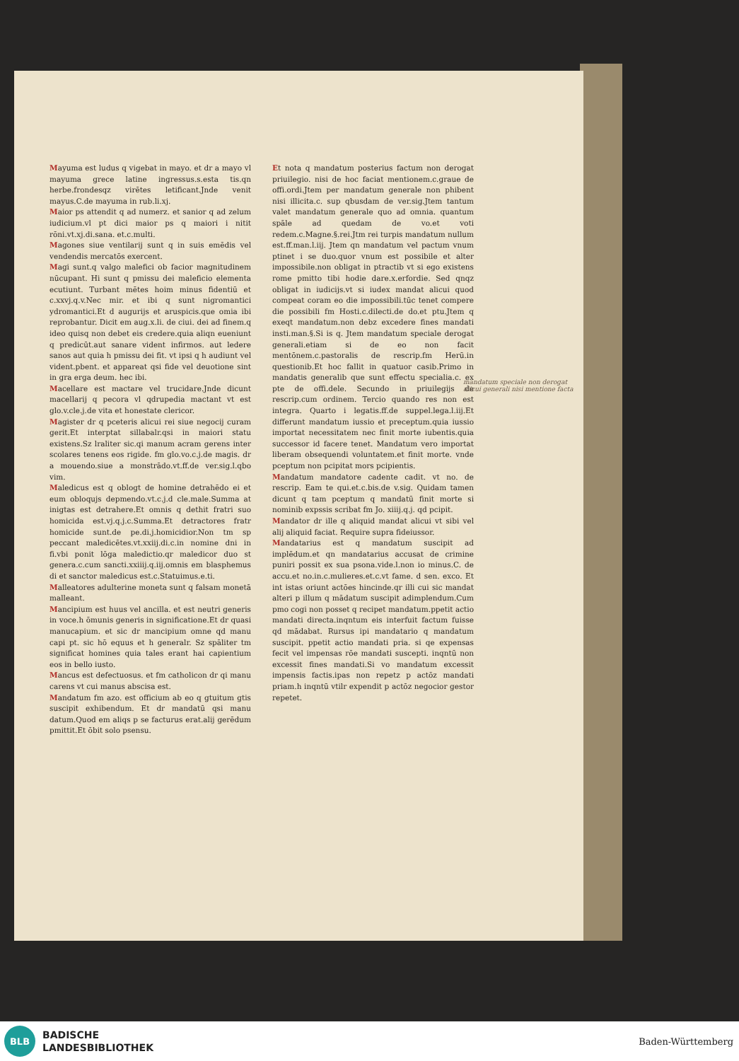Mayuma est ludus q vigebat in mayo. et dr a mayo vl mayuma grece latine ingressus.s.esta tis.qn herbe.frondesqz virētes letificant.Jnde venit mayus.C.de mayuma in rub.li.xj.
Maior ps attendit q ad numerz. et sanior q ad zelum iudicium.vl pt dici maior ps q maiori i nitit rōni.vt.xj.di.sana. et.c.multi.
Magones siue ventilarij sunt q in suis emēdis vel vendendis mercatōs exercent.
Magi sunt.q valgo malefici ob facior magnitudinem nūcupant. Hi sunt q pmissu dei maleficio elementa ecutiunt. Turbant mētes hoim minus fidentiū et c.xxvj.q.v.Nec mir. et ibi q sunt nigromantici ydromantici.Et d augurijs et aruspicis.que omia ibi reprobantur. Dicit em aug.x.li. de ciui. dei ad finem.q ideo quisq non debet eis credere.quia aliqn eueniunt q predicūt.aut sanare vident infirmos. aut ledere sanos aut quia h pmissu dei fit. vt ipsi q h audiunt vel vident.pbent. et appareat qsi fide vel deuotione sint in gra erga deum. hec ibi.
Macellare est mactare vel trucidare.Jnde dicunt macellarij q pecora vl qdrupedia mactant vt est glo.v.cle.j.de vita et honestate clericor.
Magister dr q pceteris alicui rei siue negocij curam gerit.Et interptat sillabalr.qsi in maiori statu existens.Sz lraliter sic.qi manum acram gerens inter scolares tenens eos rigide. fm glo.vo.c.j.de magis. dr a mouendo.siue a monstrādo.vt.ff.de ver.sig.l.qbo vim.
Maledicus est q oblogt de homine detrahēdo ei et eum obloqujs depmendo.vt.c.j.d cle.male.Summa at inigtas est detrahere.Et omnis q dethit fratri suo homicida est.vj.q.j.c.Summa.Et detractores fratr homicide sunt.de pe.di.j.homicidior.Non tm sp peccant maledicētes.vt.xxiij.di.c.in nomine dni in fi.vbi ponit lōga maledictio.qr maledicor duo st genera.c.cum sancti.xxiiij.q.iij.omnis em blasphemus di et sanctor maledicus est.c.Statuimus.e.ti.
Malleatores adulterine moneta sunt q falsam monetā malleant.
Mancipium est huus vel ancilla. et est neutri generis in voce.h ōmunis generis in significatione.Et dr quasi manucapium. et sic dr mancipium omne qd manu capi pt. sic hō equus et h generalr. Sz spāliter tm significat homines quia tales erant hai capientium eos in bello iusto.
Mancus est defectuosus. et fm catholicon dr qi manu carens vt cui manus abscisa est.
Mandatum fm azo. est officium ab eo q gtuitum gtis suscipit exhibendum. Et dr mandatū qsi manu datum.Quod em aliqs p se facturus erat.alij gerēdum pmittit.Et ōbit solo psensu.
Et nota q mandatum posterius factum non derogat priuilegio. nisi de hoc faciat mentionem.c.graue de offi.ordi.Jtem per mandatum generale non phibent nisi illicita.c. sup qbusdam de ver.sig.Jtem tantum valet mandatum generale quo ad omnia. quantum spāle ad quedam de vo.et voti redem.c.Magne.§.rei.Jtm rei turpis mandatum nullum est.ff.man.l.iij. Jtem qn mandatum vel pactum vnum ptinet i se duo.quor vnum est possibile et alter impossibile.non obligat in ptractib vt si ego existens rome pmitto tibi hodie dare.x.erfordie. Sed qnqz obligat in iudicijs.vt si iudex mandat alicui quod compeat coram eo die impossibili.tūc tenet compere die possibili fm Hosti.c.dilecti.de do.et ptu.Jtem q exeqt mandatum.non debz excedere fines mandati insti.man.§.Si is q. Jtem mandatum speciale derogat generali.etiam si de eo non facit mentōnem.c.pastoralis de rescrip.fm Herū.in questionib.Et hoc fallit in quatuor casib.Primo in mandatis generalib que sunt effectu specialia.c. ex pte de offi.dele. Secundo in priuilegijs de rescrip.cum ordinem. Tercio quando res non est integra. Quarto i legatis.ff.de suppel.lega.l.iij.Et differunt mandatum iussio et preceptum.quia iussio importat necessitatem nec finit morte iubentis.quia successor id facere tenet. Mandatum vero importat liberam obsequendi voluntatem.et finit morte. vnde pceptum non pcipitat mors pcipientis.
Mandatum mandatore cadente cadit. vt no. de rescrip. Eam te qui.et.c.bis.de v.sig. Quidam tamen dicunt q tam pceptum q mandatū finit morte si nominib expssis scribat fm Jo. xiiij.q.j. qd pcipit.
Mandator dr ille q aliquid mandat alicui vt sibi vel alij aliquid faciat. Require supra fideiussor.
Mandatarius est q mandatum suscipit ad implēdum.et qn mandatarius accusat de crimine puniri possit ex sua psona.vide.l.non io minus.C. de accu.et no.in.c.mulieres.et.c.vt fame. d sen. exco. Et int istas oriunt actōes hincinde.qr illi cui sic mandat alteri p illum q mādatum suscipit adimplendum.Cum pmo cogi non posset q recipet mandatum.ppetit actio mandati directa.inqntum eis interfuit factum fuisse qd mādabat. Rursus ipi mandatario q mandatum suscipit. ppetit actio mandati pria. si qe expensas fecit vel impensas rōe mandati suscepti. inqntū non excessit fines mandati.Si vo mandatum excessit impensis factis.ipas non repetz p actōz mandati priam.h inqntū vtilr expendit p actōz negocior gestor repetet.
mandatum speciale non derogat alicui generali nisi mentione facta
BLB
BADISCHE
LANDESBIBLIOTHEK
Baden-Württemberg